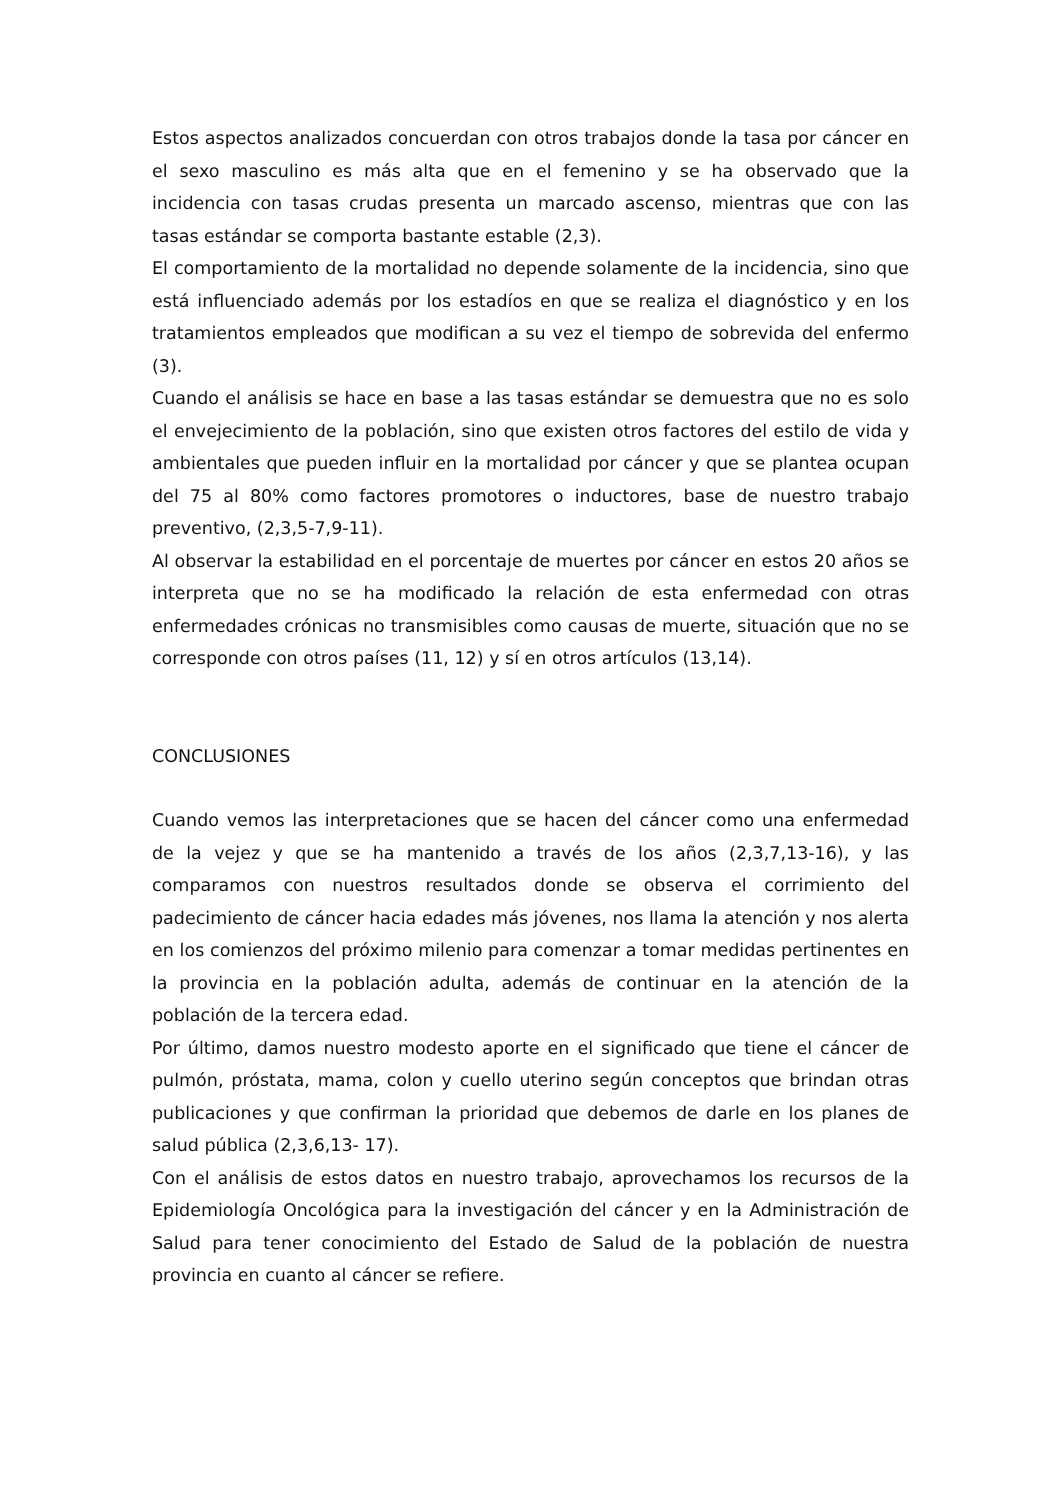Estos aspectos analizados concuerdan con otros trabajos donde la tasa por cáncer en el sexo masculino es más alta que en el femenino y se ha observado que la incidencia con tasas crudas presenta un marcado ascenso, mientras que con las tasas estándar se comporta bastante estable (2,3).
El comportamiento de la mortalidad no depende solamente de la incidencia, sino que está influenciado además por los estadíos en que se realiza el diagnóstico y en los tratamientos empleados que modifican a su vez el tiempo de sobrevida del enfermo (3).
Cuando el análisis se hace en base a las tasas estándar se demuestra que no es solo el envejecimiento de la población, sino que existen otros factores del estilo de vida y ambientales que pueden influir en la mortalidad por cáncer y que se plantea ocupan del 75 al 80% como factores promotores o inductores, base de nuestro trabajo preventivo, (2,3,5-7,9-11).
Al observar la estabilidad en el porcentaje de muertes por cáncer en estos 20 años se interpreta que no se ha modificado la relación de esta enfermedad con otras enfermedades crónicas no transmisibles como causas de muerte, situación que no se corresponde con otros países (11, 12) y sí en otros artículos (13,14).
CONCLUSIONES
Cuando vemos las interpretaciones que se hacen del cáncer como una enfermedad de la vejez y que se ha mantenido a través de los años (2,3,7,13-16), y las comparamos con nuestros resultados donde se observa el corrimiento del padecimiento de cáncer hacia edades más jóvenes, nos llama la atención y nos alerta en los comienzos del próximo milenio para comenzar a tomar medidas pertinentes en la provincia en la población adulta, además de continuar en la atención de la población de la tercera edad.
Por último, damos nuestro modesto aporte en el significado que tiene el cáncer de pulmón, próstata, mama, colon y cuello uterino según conceptos que brindan otras publicaciones y que confirman la prioridad que debemos de darle en los planes de salud pública (2,3,6,13- 17).
Con el análisis de estos datos en nuestro trabajo, aprovechamos los recursos de la Epidemiología Oncológica para la investigación del cáncer y en la Administración de Salud para tener conocimiento del Estado de Salud de la población de nuestra provincia en cuanto al cáncer se refiere.